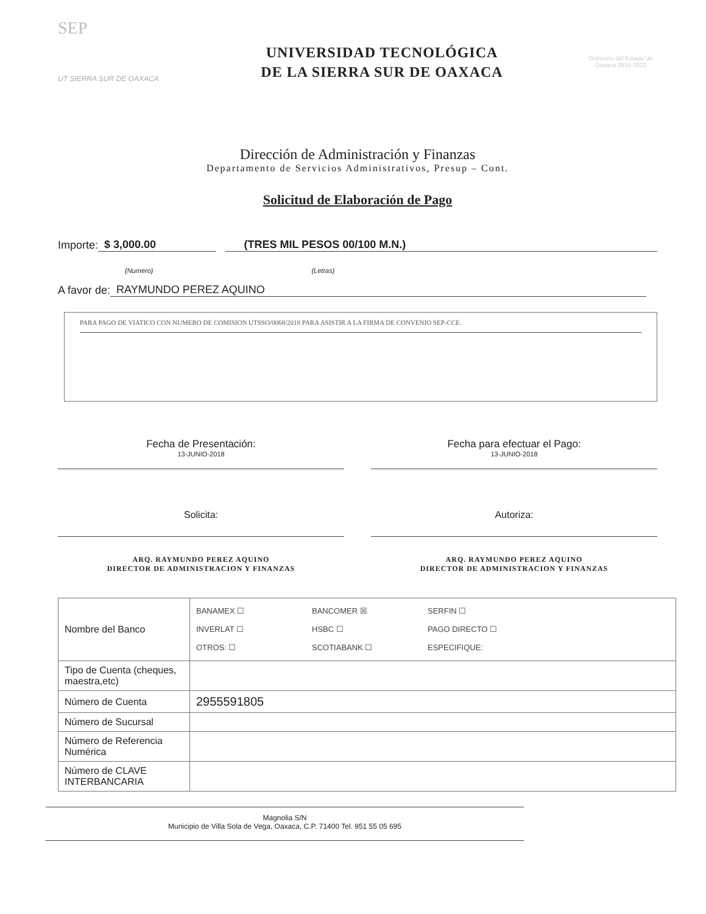SEP
UT SIERRA SUR DE OAXACA
UNIVERSIDAD TECNOLÓGICA
DE LA SIERRA SUR DE OAXACA
Gobierno del Estado de Oaxaca 2016-2022
Dirección de Administración y Finanzas
Departamento de Servicios Administrativos, Presup – Cont.
Solicitud de Elaboración de Pago
Importe: $ 3,000.00 (TRES MIL PESOS 00/100 M.N.)
(Numero) (Letras)
A favor de: RAYMUNDO PEREZ AQUINO
PARA PAGO DE VIATICO CON NUMERO DE COMISION UTSSO/0068/2018 PARA ASISTIR A LA FIRMA DE CONVENIO SEP-CCE.
Fecha de Presentación:
13-JUNIO-2018
Solicita:
ARQ. RAYMUNDO PEREZ AQUINO
DIRECTOR DE ADMINISTRACION Y FINANZAS
Fecha para efectuar el Pago:
13-JUNIO-2018
Autoriza:
ARQ. RAYMUNDO PEREZ AQUINO
DIRECTOR DE ADMINISTRACION Y FINANZAS
| Nombre del Banco | BANAMEX ☐ BANCOMER ☒ SERFIN ☐ INVERLAT ☐ HSBC ☐ PAGO DIRECTO ☐ OTROS: ☐ SCOTIABANK ☐ ESPECIFIQUE: |
| Tipo de Cuenta (cheques, maestra,etc) | |
| Número de Cuenta | 2955591805 |
| Número de Sucursal | |
| Número de Referencia Numérica | |
| Número de CLAVE INTERBANCARIA | |
Magnolia S/N
Municipio de Villa Sola de Vega, Oaxaca, C.P. 71400 Tel. 951 55 05 695